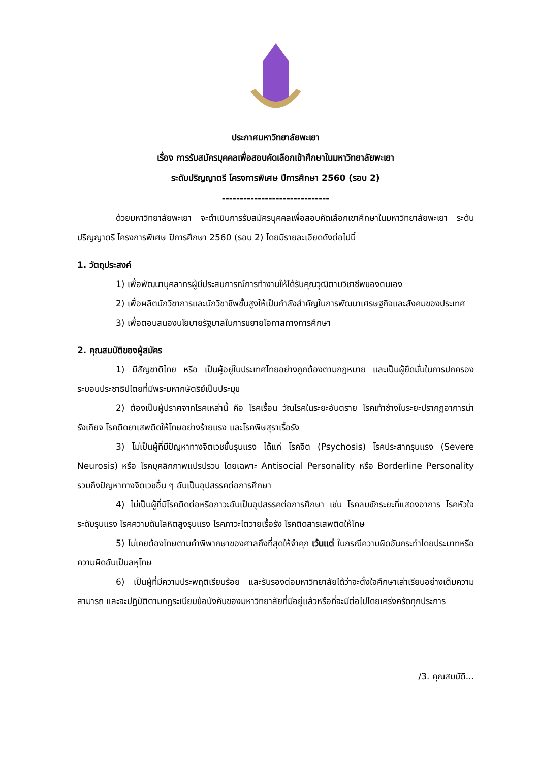ประกาศมหาวิทยาลัยพะเยา
เรื่อง การรับสมัครบุคคลเพื่อสอบคัดเลือกเข้าศึกษาในมหาวิทยาลัยพะเยา
ระดับปริญญาตรี โครงการพิเศษ ปีการศึกษา 2560 (รอบ 2)
------------------------------
ด้วยมหาวิทยาลัยพะเยา จะดำเนินการรับสมัครบุคคลเพื่อสอบคัดเลือกเขาศึกษาในมหาวิทยาลัยพะเยา ระดับปริญญาตรี โครงการพิเศษ ปีการศึกษา 2560 (รอบ 2) โดยมีรายละเอียดดังต่อไปนี้
1. วัตถุประสงค์
1) เพื่อพัฒนาบุคลากรผู้มีประสบการณ์การทำงานให้ได้รับคุณวุฒิตามวิชาชีพของตนเอง
2) เพื่อผลิตนักวิชาการและนักวิชาชีพชั้นสูงให้เป็นกำลังสำคัญในการพัฒนาเศรษฐกิจและสังคมของประเทศ
3) เพื่อตอบสนองนโยบายรัฐบาลในการขยายโอกาสทางการศึกษา
2. คุณสมบัติของผู้สมัคร
1) มีสัญชาติไทย หรือ เป็นผู้อยู่ในประเทศไทยอย่างถูกต้องตามกฎหมาย และเป็นผู้ยึดมั่นในการปกครองระบอบประชาธิปไตยที่มีพระมหากษัตริย์เป็นประมุข
2) ต้องเป็นผู้ปราศจากโรคเหล่านี้ คือ โรคเรื้อน วัณโรคในระยะอันตราย โรคเท้าช้างในระยะปรากฏอาการน่ารังเกียจ โรคติดยาเสพติดให้โทษอย่างร้ายแรง และโรคพิษสุราเรื้อรัง
3) ไม่เป็นผู้ที่มีปัญหาทางจิตเวชขั้นรุนแรง ได้แก่ โรคจิต (Psychosis) โรคประสาทรุนแรง (Severe Neurosis) หรือ โรคบุคลิกภาพแปรปรวน โดยเฉพาะ Antisocial Personality หรือ Borderline Personality รวมถึงปัญหาทางจิตเวชอื่น ๆ อันเป็นอุปสรรคต่อการศึกษา
4) ไม่เป็นผู้ที่มีโรคติดต่อหรือภาวะอันเป็นอุปสรรคต่อการศึกษา เช่น โรคลมชักระยะที่แสดงอาการ โรคหัวใจระดับรุนแรง โรคความดันโลหิตสูงรุนแรง โรคภาวะไตวายเรื้อรัง โรคติดสารเสพติดให้โทษ
5) ไม่เคยต้องโทษตามคำพิพากษาของศาลถึงที่สุดให้จำคุก เว้นแต่ ในกรณีความผิดอันกระทำโดยประมาทหรือความผิดอันเป็นลหุโทษ
6) เป็นผู้ที่มีความประพฤติเรียบร้อย และรับรองต่อมหาวิทยาลัยได้ว่าจะตั้งใจศึกษาเล่าเรียนอย่างเต็มความสามารถ และจะปฏิบัติตามกฎระเบียบข้อบังคับของมหาวิทยาลัยที่มีอยู่แล้วหรือที่จะมีต่อไปโดยเคร่งครัดทุกประการ
/3. คุณสมบัติ...